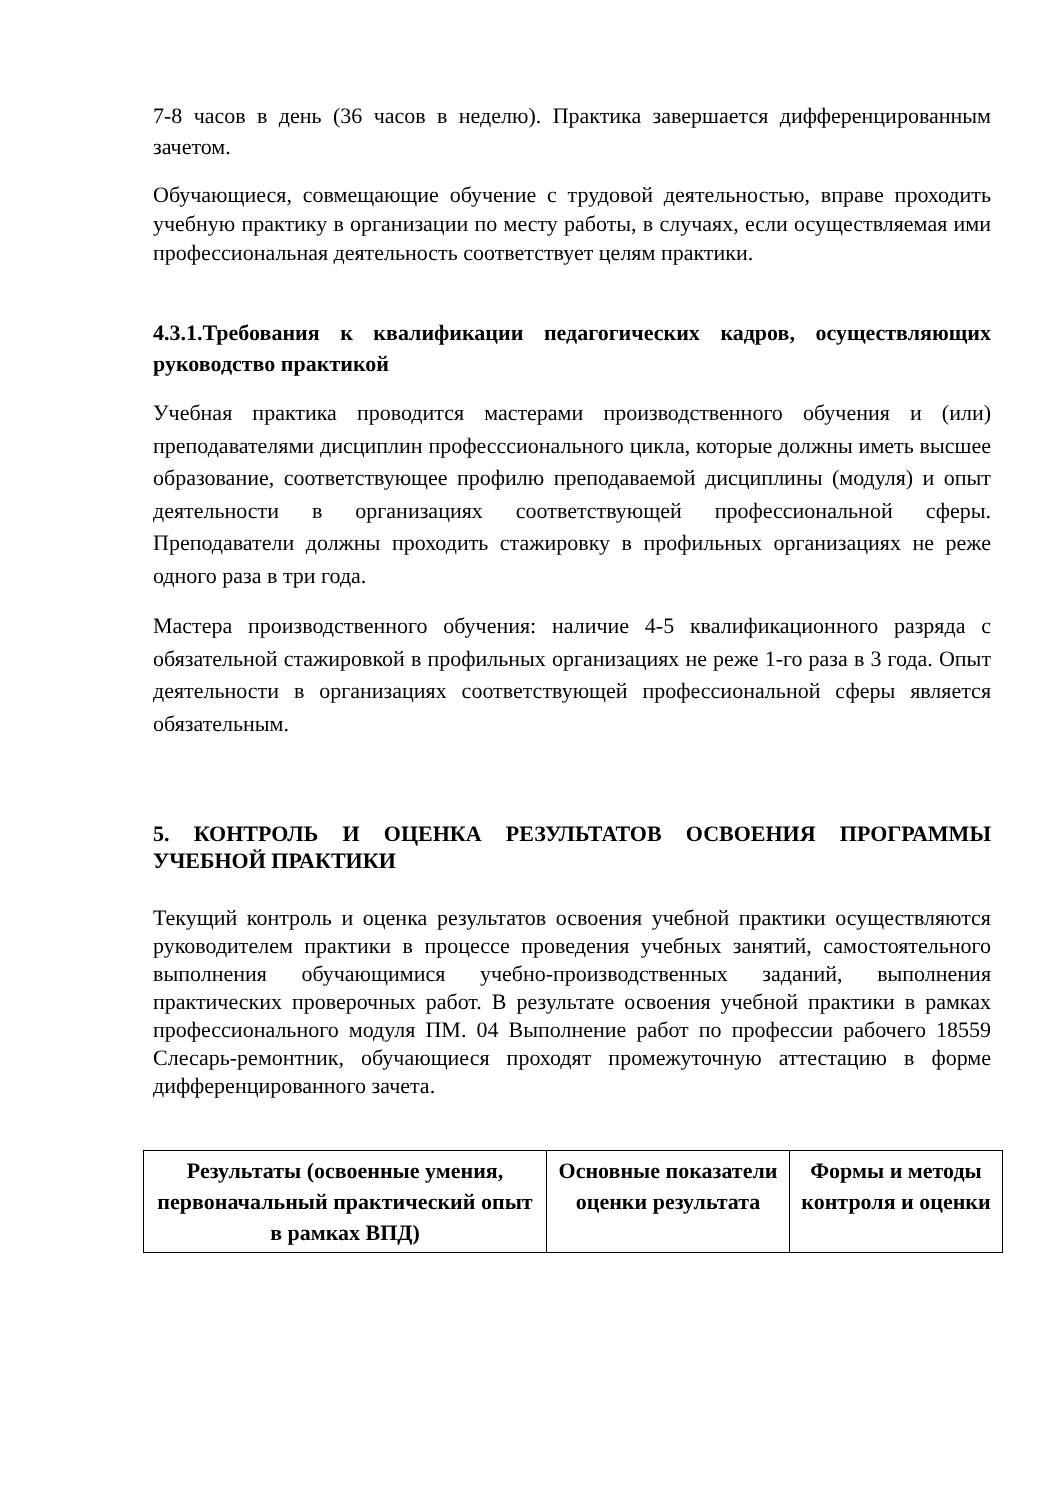7-8 часов в день (36 часов в неделю). Практика завершается дифференцированным зачетом.
Обучающиеся, совмещающие обучение с трудовой деятельностью, вправе проходить учебную практику в организации по месту работы, в случаях, если осуществляемая ими профессиональная деятельность соответствует целям практики.
4.3.1.Требования к квалификации педагогических кадров, осуществляющих руководство практикой
Учебная практика проводится мастерами производственного обучения и (или) преподавателями дисциплин професссионального цикла, которые должны иметь высшее образование, соответствующее профилю преподаваемой дисциплины (модуля) и опыт деятельности в организациях соответствующей профессиональной сферы. Преподаватели должны проходить стажировку в профильных организациях не реже одного раза в три года.
Мастера производственного обучения: наличие 4-5 квалификационного разряда с обязательной стажировкой в профильных организациях не реже 1-го раза в 3 года. Опыт деятельности в организациях соответствующей профессиональной сферы является обязательным.
5. КОНТРОЛЬ И ОЦЕНКА РЕЗУЛЬТАТОВ ОСВОЕНИЯ ПРОГРАММЫ УЧЕБНОЙ ПРАКТИКИ
Текущий контроль и оценка результатов освоения учебной практики осуществляются руководителем практики в процессе проведения учебных занятий, самостоятельного выполнения обучающимися учебно-производственных заданий, выполнения практических проверочных работ. В результате освоения учебной практики в рамках профессионального модуля ПМ. 04 Выполнение работ по профессии рабочего 18559 Слесарь-ремонтник, обучающиеся проходят промежуточную аттестацию в форме дифференцированного зачета.
| Результаты (освоенные умения, первоначальный практический опыт в рамках ВПД) | Основные показатели оценки результата | Формы и методы контроля и оценки |
| --- | --- | --- |